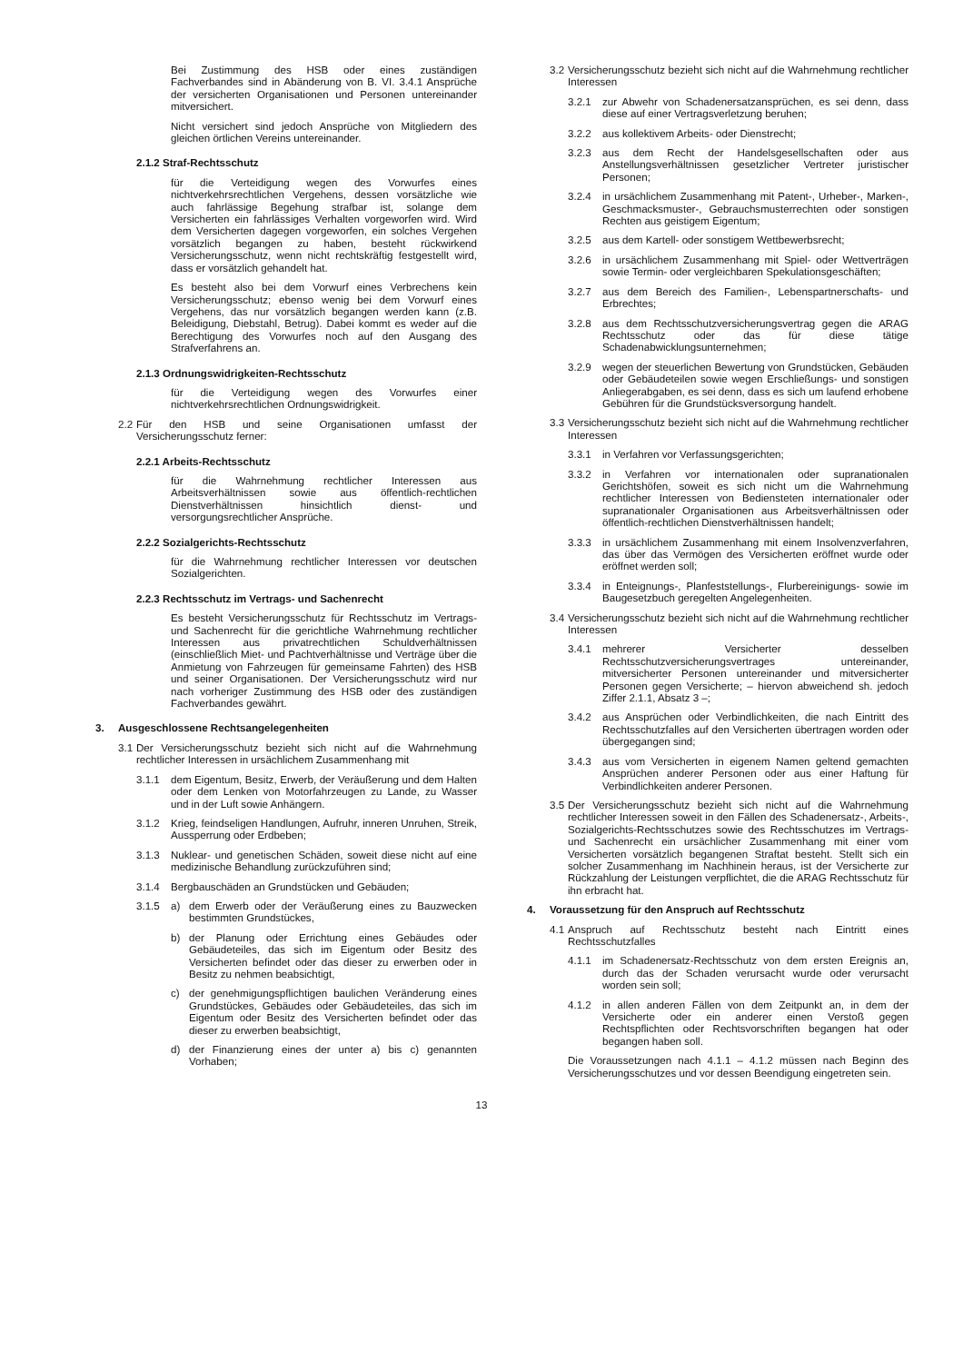Bei Zustimmung des HSB oder eines zuständigen Fachverbandes sind in Abänderung von B. VI. 3.4.1 Ansprüche der versicherten Organisationen und Personen untereinander mitversichert.
Nicht versichert sind jedoch Ansprüche von Mitgliedern des gleichen örtlichen Vereins untereinander.
2.1.2 Straf-Rechtsschutz
für die Verteidigung wegen des Vorwurfes eines nichtverkehrsrechtlichen Vergehens, dessen vorsätzliche wie auch fahrlässige Begehung strafbar ist, solange dem Versicherten ein fahrlässiges Verhalten vorgeworfen wird. Wird dem Versicherten dagegen vorgeworfen, ein solches Vergehen vorsätzlich begangen zu haben, besteht rückwirkend Versicherungsschutz, wenn nicht rechtskräftig festgestellt wird, dass er vorsätzlich gehandelt hat.
Es besteht also bei dem Vorwurf eines Verbrechens kein Versicherungsschutz; ebenso wenig bei dem Vorwurf eines Vergehens, das nur vorsätzlich begangen werden kann (z.B. Beleidigung, Diebstahl, Betrug). Dabei kommt es weder auf die Berechtigung des Vorwurfes noch auf den Ausgang des Strafverfahrens an.
2.1.3 Ordnungswidrigkeiten-Rechtsschutz
für die Verteidigung wegen des Vorwurfes einer nichtverkehrsrechtlichen Ordnungswidrigkeit.
2.2 Für den HSB und seine Organisationen umfasst der Versicherungsschutz ferner:
2.2.1 Arbeits-Rechtsschutz
für die Wahrnehmung rechtlicher Interessen aus Arbeitsverhältnissen sowie aus öffentlich-rechtlichen Dienstverhältnissen hinsichtlich dienst- und versorgungsrechtlicher Ansprüche.
2.2.2 Sozialgerichts-Rechtsschutz
für die Wahrnehmung rechtlicher Interessen vor deutschen Sozialgerichten.
2.2.3 Rechtsschutz im Vertrags- und Sachenrecht
Es besteht Versicherungsschutz für Rechtsschutz im Vertrags- und Sachenrecht für die gerichtliche Wahrnehmung rechtlicher Interessen aus privatrechtlichen Schuldverhältnissen (einschließlich Miet- und Pachtverhältnisse und Verträge über die Anmietung von Fahrzeugen für gemeinsame Fahrten) des HSB und seiner Organisationen. Der Versicherungsschutz wird nur nach vorheriger Zustimmung des HSB oder des zuständigen Fachverbandes gewährt.
3. Ausgeschlossene Rechtsangelegenheiten
3.1 Der Versicherungsschutz bezieht sich nicht auf die Wahrnehmung rechtlicher Interessen in ursächlichem Zusammenhang mit
3.1.1 dem Eigentum, Besitz, Erwerb, der Veräußerung und dem Halten oder dem Lenken von Motorfahrzeugen zu Lande, zu Wasser und in der Luft sowie Anhängern.
3.1.2 Krieg, feindseligen Handlungen, Aufruhr, inneren Unruhen, Streik, Aussperrung oder Erdbeben;
3.1.3 Nuklear- und genetischen Schäden, soweit diese nicht auf eine medizinische Behandlung zurückzuführen sind;
3.1.4 Bergbauschäden an Grundstücken und Gebäuden;
3.1.5 a) dem Erwerb oder der Veräußerung eines zu Bauzwecken bestimmten Grundstückes,
b) der Planung oder Errichtung eines Gebäudes oder Gebäudeteiles, das sich im Eigentum oder Besitz des Versicherten befindet oder das dieser zu erwerben oder in Besitz zu nehmen beabsichtigt,
c) der genehmigungspflichtigen baulichen Veränderung eines Grundstückes, Gebäudes oder Gebäudeteiles, das sich im Eigentum oder Besitz des Versicherten befindet oder das dieser zu erwerben beabsichtigt,
d) der Finanzierung eines der unter a) bis c) genannten Vorhaben;
3.2 Versicherungsschutz bezieht sich nicht auf die Wahrnehmung rechtlicher Interessen
3.2.1 zur Abwehr von Schadenersatzansprüchen, es sei denn, dass diese auf einer Vertragsverletzung beruhen;
3.2.2 aus kollektivem Arbeits- oder Dienstrecht;
3.2.3 aus dem Recht der Handelsgesellschaften oder aus Anstellungsverhältnissen gesetzlicher Vertreter juristischer Personen;
3.2.4 in ursächlichem Zusammenhang mit Patent-, Urheber-, Marken-, Geschmacksmuster-, Gebrauchsmusterrechten oder sonstigen Rechten aus geistigem Eigentum;
3.2.5 aus dem Kartell- oder sonstigem Wettbewerbsrecht;
3.2.6 in ursächlichem Zusammenhang mit Spiel- oder Wettverträgen sowie Termin- oder vergleichbaren Spekulationsgeschäften;
3.2.7 aus dem Bereich des Familien-, Lebenspartnerschafts- und Erbrechtes;
3.2.8 aus dem Rechtsschutzversicherungsvertrag gegen die ARAG Rechtsschutz oder das für diese tätige Schadenabwicklungsunternehmen;
3.2.9 wegen der steuerlichen Bewertung von Grundstücken, Gebäuden oder Gebäudeteilen sowie wegen Erschließungs- und sonstigen Anliegerabgaben, es sei denn, dass es sich um laufend erhobene Gebühren für die Grundstücksversorgung handelt.
3.3 Versicherungsschutz bezieht sich nicht auf die Wahrnehmung rechtlicher Interessen
3.3.1 in Verfahren vor Verfassungsgerichten;
3.3.2 in Verfahren vor internationalen oder supranationalen Gerichtshöfen, soweit es sich nicht um die Wahrnehmung rechtlicher Interessen von Bediensteten internationaler oder supranationaler Organisationen aus Arbeitsverhältnissen oder öffentlich-rechtlichen Dienstverhältnissen handelt;
3.3.3 in ursächlichem Zusammenhang mit einem Insolvenzverfahren, das über das Vermögen des Versicherten eröffnet wurde oder eröffnet werden soll;
3.3.4 in Enteignungs-, Planfeststellungs-, Flurbereinigungs- sowie im Baugesetzbuch geregelten Angelegenheiten.
3.4 Versicherungsschutz bezieht sich nicht auf die Wahrnehmung rechtlicher Interessen
3.4.1 mehrerer Versicherter desselben Rechtsschutzversicherungsvertrages untereinander, mitversicherter Personen untereinander und mitversicherter Personen gegen Versicherte; – hiervon abweichend sh. jedoch Ziffer 2.1.1, Absatz 3 –;
3.4.2 aus Ansprüchen oder Verbindlichkeiten, die nach Eintritt des Rechtsschutzfalles auf den Versicherten übertragen worden oder übergegangen sind;
3.4.3 aus vom Versicherten in eigenem Namen geltend gemachten Ansprüchen anderer Personen oder aus einer Haftung für Verbindlichkeiten anderer Personen.
3.5 Der Versicherungsschutz bezieht sich nicht auf die Wahrnehmung rechtlicher Interessen soweit in den Fällen des Schadenersatz-, Arbeits-, Sozialgerichts-Rechtsschutzes sowie des Rechtsschutzes im Vertrags- und Sachenrecht ein ursächlicher Zusammenhang mit einer vom Versicherten vorsätzlich begangenen Straftat besteht. Stellt sich ein solcher Zusammenhang im Nachhinein heraus, ist der Versicherte zur Rückzahlung der Leistungen verpflichtet, die die ARAG Rechtsschutz für ihn erbracht hat.
4. Voraussetzung für den Anspruch auf Rechtsschutz
4.1 Anspruch auf Rechtsschutz besteht nach Eintritt eines Rechtsschutzfalles
4.1.1 im Schadenersatz-Rechtsschutz von dem ersten Ereignis an, durch das der Schaden verursacht wurde oder verursacht worden sein soll;
4.1.2 in allen anderen Fällen von dem Zeitpunkt an, in dem der Versicherte oder ein anderer einen Verstoß gegen Rechtspflichten oder Rechtsvorschriften begangen hat oder begangen haben soll.
Die Voraussetzungen nach 4.1.1 – 4.1.2 müssen nach Beginn des Versicherungsschutzes und vor dessen Beendigung eingetreten sein.
13